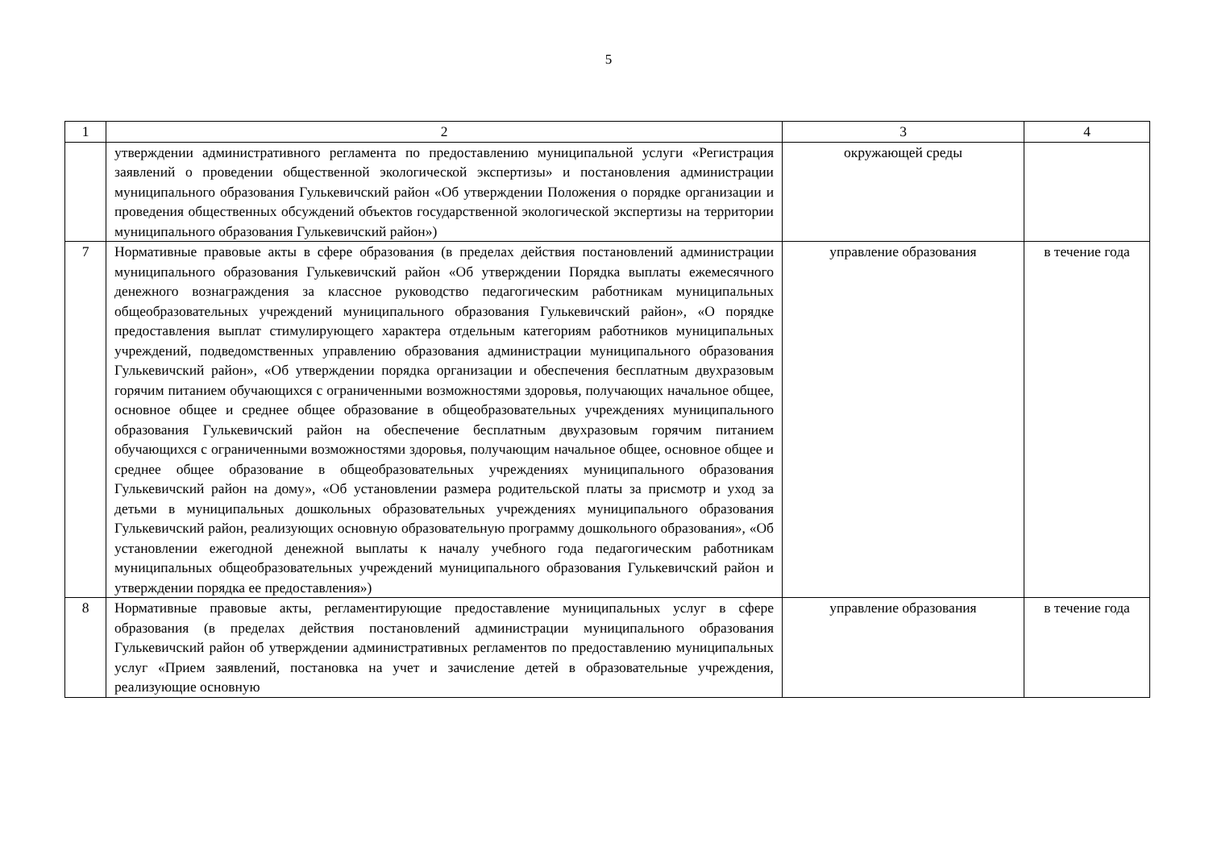5
| 1 | 2 | 3 | 4 |
| | утверждении административного регламента по предоставлению муниципальной услуги «Регистрация заявлений о проведении общественной экологической экспертизы» и постановления администрации муниципального образования Гулькевичский район «Об утверждении Положения о порядке организации и проведения общественных обсуждений объектов государственной экологической экспертизы на территории муниципального образования Гулькевичский район») | окружающей среды | |
| 7 | Нормативные правовые акты в сфере образования (в пределах действия постановлений администрации муниципального образования Гулькевичский район «Об утверждении Порядка выплаты ежемесячного денежного вознаграждения за классное руководство педагогическим работникам муниципальных общеобразовательных учреждений муниципального образования Гулькевичский район», «О порядке предоставления выплат стимулирующего характера отдельным категориям работников муниципальных учреждений, подведомственных управлению образования администрации муниципального образования Гулькевичский район», «Об утверждении порядка организации и обеспечения бесплатным двухразовым горячим питанием обучающихся с ограниченными возможностями здоровья, получающих начальное общее, основное общее и среднее общее образование в общеобразовательных учреждениях муниципального образования Гулькевичский район на обеспечение бесплатным двухразовым горячим питанием обучающихся с ограниченными возможностями здоровья, получающим начальное общее, основное общее и среднее общее образование в общеобразовательных учреждениях муниципального образования Гулькевичский район на дому», «Об установлении размера родительской платы за присмотр и уход за детьми в муниципальных дошкольных образовательных учреждениях муниципального образования Гулькевичский район, реализующих основную образовательную программу дошкольного образования», «Об установлении ежегодной денежной выплаты к началу учебного года педагогическим работникам муниципальных общеобразовательных учреждений муниципального образования Гулькевичский район и утверждении порядка ее предоставления») | управление образования | в течение года |
| 8 | Нормативные правовые акты, регламентирующие предоставление муниципальных услуг в сфере образования (в пределах действия постановлений администрации муниципального образования Гулькевичский район об утверждении административных регламентов по предоставлению муниципальных услуг «Прием заявлений, постановка на учет и зачисление детей в образовательные учреждения, реализующие основную | управление образования | в течение года |